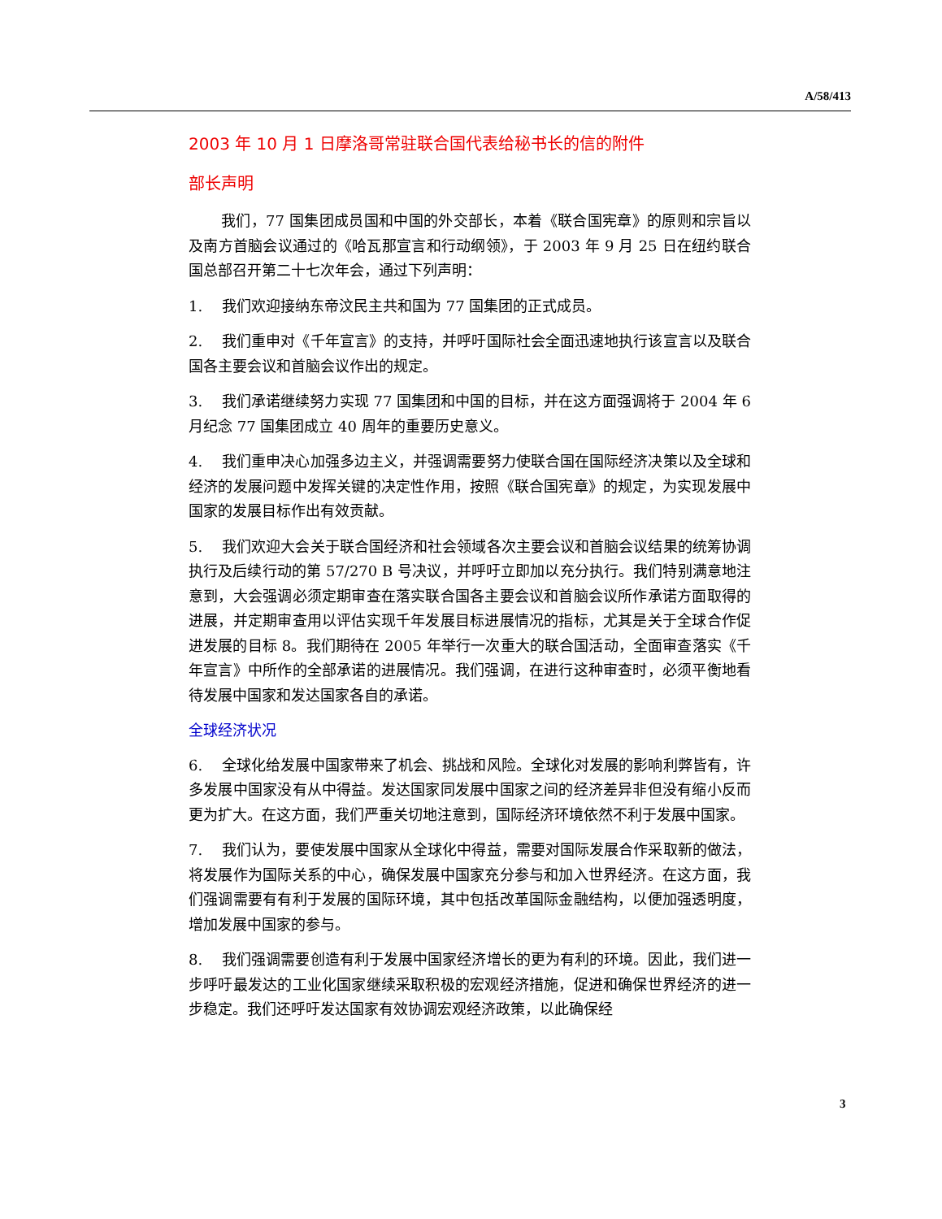A/58/413
2003 年 10 月 1 日摩洛哥常驻联合国代表给秘书长的信的附件
部长声明
我们，77 国集团成员国和中国的外交部长，本着《联合国宪章》的原则和宗旨以及南方首脑会议通过的《哈瓦那宣言和行动纲领》，于 2003 年 9 月 25 日在纽约联合国总部召开第二十七次年会，通过下列声明：
1. 我们欢迎接纳东帝汶民主共和国为 77 国集团的正式成员。
2. 我们重申对《千年宣言》的支持，并呼吁国际社会全面迅速地执行该宣言以及联合国各主要会议和首脑会议作出的规定。
3. 我们承诺继续努力实现 77 国集团和中国的目标，并在这方面强调将于 2004 年 6 月纪念 77 国集团成立 40 周年的重要历史意义。
4. 我们重申决心加强多边主义，并强调需要努力使联合国在国际经济决策以及全球和经济的发展问题中发挥关键的决定性作用，按照《联合国宪章》的规定，为实现发展中国家的发展目标作出有效贡献。
5. 我们欢迎大会关于联合国经济和社会领域各次主要会议和首脑会议结果的统筹协调执行及后续行动的第 57/270 B 号决议，并呼吁立即加以充分执行。我们特别满意地注意到，大会强调必须定期审查在落实联合国各主要会议和首脑会议所作承诺方面取得的进展，并定期审查用以评估实现千年发展目标进展情况的指标，尤其是关于全球合作促进发展的目标 8。我们期待在 2005 年举行一次重大的联合国活动，全面审查落实《千年宣言》中所作的全部承诺的进展情况。我们强调，在进行这种审查时，必须平衡地看待发展中国家和发达国家各自的承诺。
全球经济状况
6. 全球化给发展中国家带来了机会、挑战和风险。全球化对发展的影响利弊皆有，许多发展中国家没有从中得益。发达国家同发展中国家之间的经济差异非但没有缩小反而更为扩大。在这方面，我们严重关切地注意到，国际经济环境依然不利于发展中国家。
7. 我们认为，要使发展中国家从全球化中得益，需要对国际发展合作采取新的做法，将发展作为国际关系的中心，确保发展中国家充分参与和加入世界经济。在这方面，我们强调需要有有利于发展的国际环境，其中包括改革国际金融结构，以便加强透明度，增加发展中国家的参与。
8. 我们强调需要创造有利于发展中国家经济增长的更为有利的环境。因此，我们进一步呼吁最发达的工业化国家继续采取积极的宏观经济措施，促进和确保世界经济的进一步稳定。我们还呼吁发达国家有效协调宏观经济政策，以此确保经
3